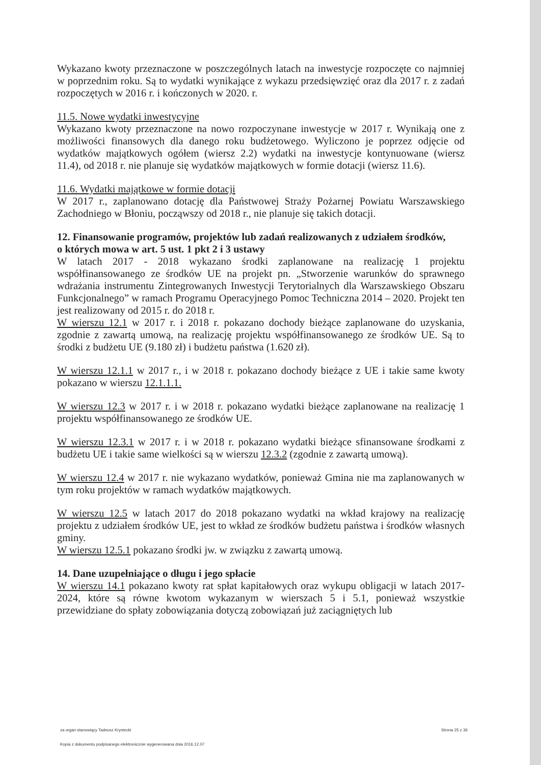Wykazano kwoty przeznaczone w poszczególnych latach na inwestycje rozpoczęte co najmniej w poprzednim roku. Są to wydatki wynikające z wykazu przedsięwzięć oraz dla 2017 r. z zadań rozpoczętych w 2016 r. i kończonych w 2020. r.
11.5. Nowe wydatki inwestycyjne
Wykazano kwoty przeznaczone na nowo rozpoczynane inwestycje w 2017 r. Wynikają one z możliwości finansowych dla danego roku budżetowego. Wyliczono je poprzez odjęcie od wydatków majątkowych ogółem (wiersz 2.2) wydatki na inwestycje kontynuowane (wiersz 11.4), od 2018 r. nie planuje się wydatków majątkowych w formie dotacji (wiersz 11.6).
11.6. Wydatki majątkowe w formie dotacji
W 2017 r., zaplanowano dotację dla Państwowej Straży Pożarnej Powiatu Warszawskiego Zachodniego w Błoniu, począwszy od 2018 r., nie planuje się takich dotacji.
12. Finansowanie programów, projektów lub zadań realizowanych z udziałem środków,
o których mowa w art. 5 ust. 1 pkt 2 i 3 ustawy
W latach 2017 - 2018 wykazano środki zaplanowane na realizację 1 projektu współfinansowanego ze środków UE na projekt pn. „Stworzenie warunków do sprawnego wdrażania instrumentu Zintegrowanych Inwestycji Terytorialnych dla Warszawskiego Obszaru Funkcjonalnego” w ramach Programu Operacyjnego Pomoc Techniczna 2014 – 2020. Projekt ten jest realizowany od 2015 r. do 2018 r.
W wierszu 12.1 w 2017 r. i 2018 r. pokazano dochody bieżące zaplanowane do uzyskania, zgodnie z zawartą umową, na realizację projektu współfinansowanego ze środków UE. Są to środki z budżetu UE (9.180 zł) i budżetu państwa (1.620 zł).
W wierszu 12.1.1 w 2017 r., i w 2018 r. pokazano dochody bieżące z UE i takie same kwoty pokazano w wierszu 12.1.1.1.
W wierszu 12.3 w 2017 r. i w 2018 r. pokazano wydatki bieżące zaplanowane na realizację 1 projektu współfinansowanego ze środków UE.
W wierszu 12.3.1 w 2017 r. i w 2018 r. pokazano wydatki bieżące sfinansowane środkami z budżetu UE i takie same wielkości są w wierszu 12.3.2 (zgodnie z zawartą umową).
W wierszu 12.4 w 2017 r. nie wykazano wydatków, ponieważ Gmina nie ma zaplanowanych w tym roku projektów w ramach wydatków majątkowych.
W wierszu 12.5 w latach 2017 do 2018 pokazano wydatki na wkład krajowy na realizację projektu z udziałem środków UE, jest to wkład ze środków budżetu państwa i środków własnych gminy.
W wierszu 12.5.1 pokazano środki jw. w związku z zawartą umową.
14. Dane uzupełniające o długu i jego spłacie
W wierszu 14.1 pokazano kwoty rat spłat kapitałowych oraz wykupu obligacji w latach 2017-2024, które są równe kwotom wykazanym w wierszach 5 i 5.1, ponieważ wszystkie przewidziane do spłaty zobowiązania dotyczą zobowiązań już zaciągniętych lub
za organ stanowiący Tadeusz Krystecki Strona 25 z 36
Kopia z dokumentu podpisanego elektronicznie wygenerowana dnia 2016.12.07